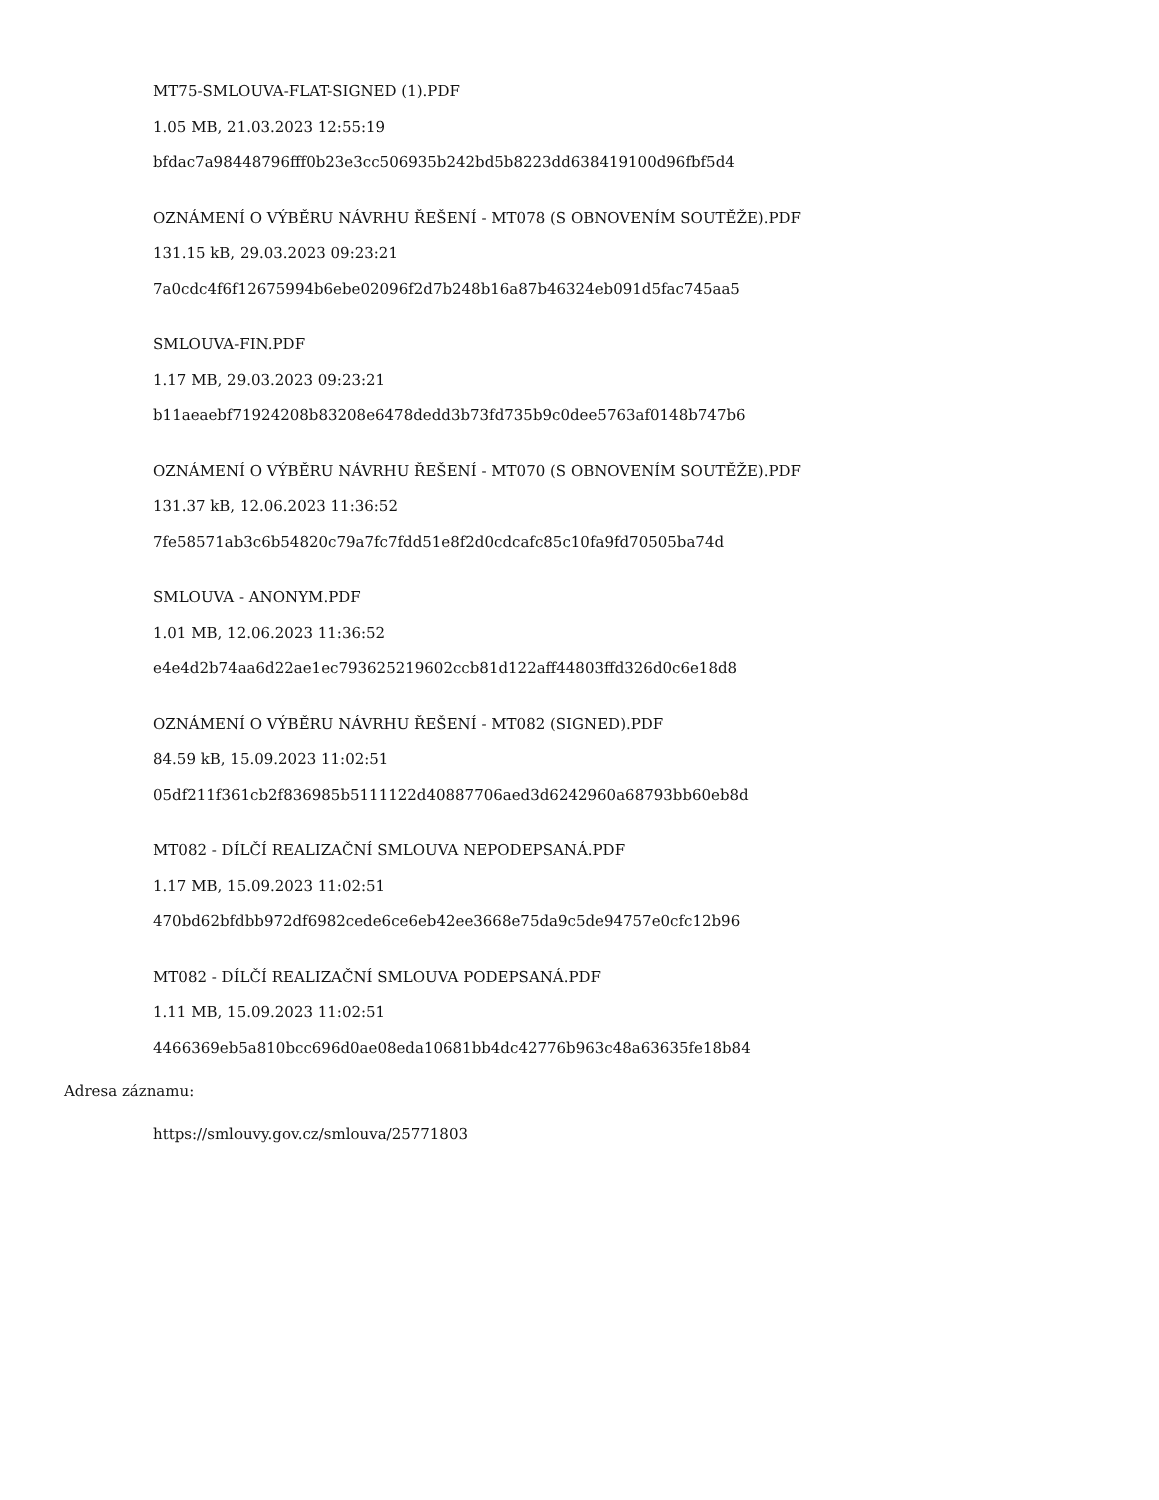MT75-SMLOUVA-FLAT-SIGNED (1).PDF
1.05 MB, 21.03.2023 12:55:19
bfdac7a98448796fff0b23e3cc506935b242bd5b8223dd638419100d96fbf5d4
OZNÁMENÍ O VÝBĚRU NÁVRHU ŘEŠENÍ - MT078 (S OBNOVENÍM SOUTĚŽE).PDF
131.15 kB, 29.03.2023 09:23:21
7a0cdc4f6f12675994b6ebe02096f2d7b248b16a87b46324eb091d5fac745aa5
SMLOUVA-FIN.PDF
1.17 MB, 29.03.2023 09:23:21
b11aeaebf71924208b83208e6478dedd3b73fd735b9c0dee5763af0148b747b6
OZNÁMENÍ O VÝBĚRU NÁVRHU ŘEŠENÍ - MT070 (S OBNOVENÍM SOUTĚŽE).PDF
131.37 kB, 12.06.2023 11:36:52
7fe58571ab3c6b54820c79a7fc7fdd51e8f2d0cdcafc85c10fa9fd70505ba74d
SMLOUVA - ANONYM.PDF
1.01 MB, 12.06.2023 11:36:52
e4e4d2b74aa6d22ae1ec793625219602ccb81d122aff44803ffd326d0c6e18d8
OZNÁMENÍ O VÝBĚRU NÁVRHU ŘEŠENÍ - MT082 (SIGNED).PDF
84.59 kB, 15.09.2023 11:02:51
05df211f361cb2f836985b5111122d40887706aed3d6242960a68793bb60eb8d
MT082 - DÍLČÍ REALIZAČNÍ SMLOUVA NEPODEPSANÁ.PDF
1.17 MB, 15.09.2023 11:02:51
470bd62bfdbb972df6982cede6ce6eb42ee3668e75da9c5de94757e0cfc12b96
MT082 - DÍLČÍ REALIZAČNÍ SMLOUVA PODEPSANÁ.PDF
1.11 MB, 15.09.2023 11:02:51
4466369eb5a810bcc696d0ae08eda10681bb4dc42776b963c48a63635fe18b84
Adresa záznamu:
https://smlouvy.gov.cz/smlouva/25771803